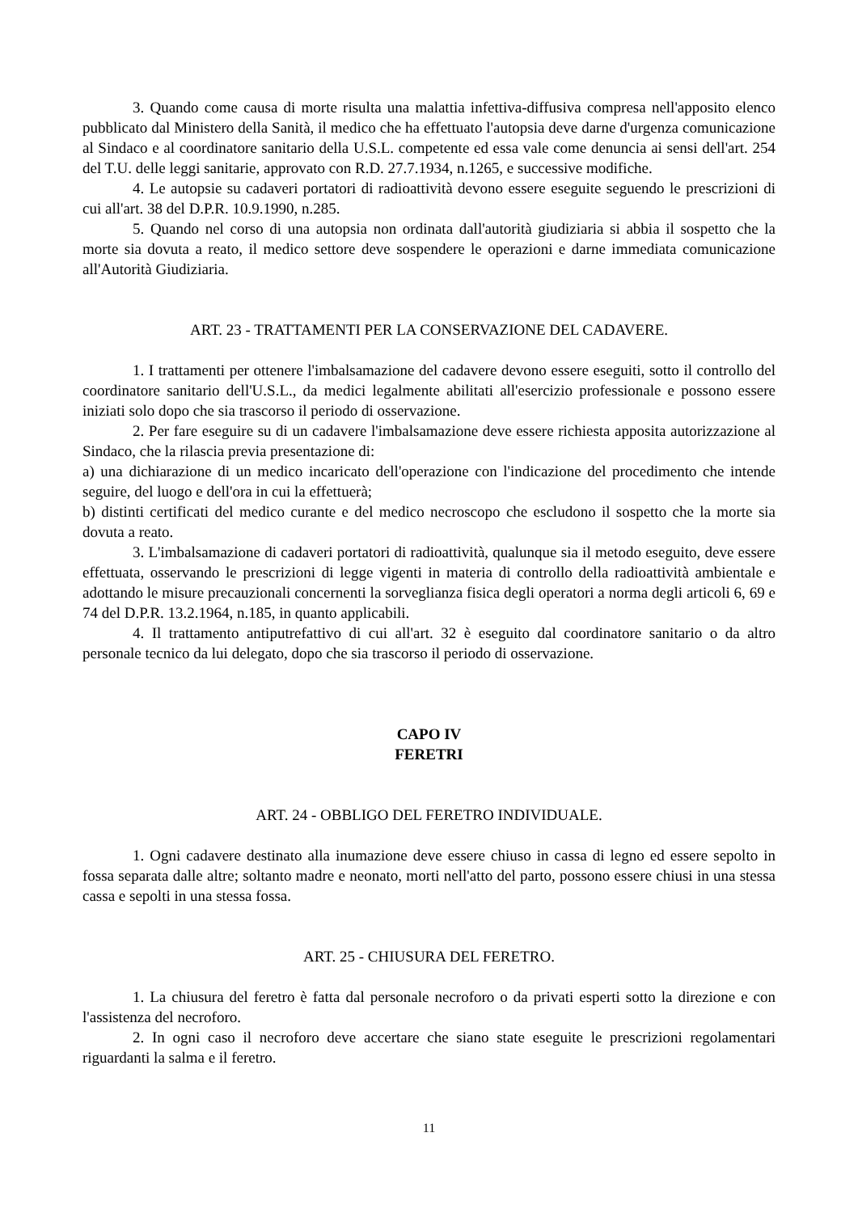3. Quando come causa di morte risulta una malattia infettiva-diffusiva compresa nell'apposito elenco pubblicato dal Ministero della Sanità, il medico che ha effettuato l'autopsia deve darne d'urgenza comunicazione al Sindaco e al coordinatore sanitario della U.S.L. competente ed essa vale come denuncia ai sensi dell'art. 254 del T.U. delle leggi sanitarie, approvato con R.D. 27.7.1934, n.1265, e successive modifiche.
4. Le autopsie su cadaveri portatori di radioattività devono essere eseguite seguendo le prescrizioni di cui all'art. 38 del D.P.R. 10.9.1990, n.285.
5. Quando nel corso di una autopsia non ordinata dall'autorità giudiziaria si abbia il sospetto che la morte sia dovuta a reato, il medico settore deve sospendere le operazioni e darne immediata comunicazione all'Autorità Giudiziaria.
ART. 23 - TRATTAMENTI PER LA CONSERVAZIONE DEL CADAVERE.
1. I trattamenti per ottenere l'imbalsamazione del cadavere devono essere eseguiti, sotto il controllo del coordinatore sanitario dell'U.S.L., da medici legalmente abilitati all'esercizio professionale e possono essere iniziati solo dopo che sia trascorso il periodo di osservazione.
2. Per fare eseguire su di un cadavere l'imbalsamazione deve essere richiesta apposita autorizzazione al Sindaco, che la rilascia previa presentazione di:
a) una dichiarazione di un medico incaricato dell'operazione con l'indicazione del procedimento che intende seguire, del luogo e dell'ora in cui la effettuerà;
b) distinti certificati del medico curante e del medico necroscopo che escludono il sospetto che la morte sia dovuta a reato.
3. L'imbalsamazione di cadaveri portatori di radioattività, qualunque sia il metodo eseguito, deve essere effettuata, osservando le prescrizioni di legge vigenti in materia di controllo della radioattività ambientale e adottando le misure precauzionali concernenti la sorveglianza fisica degli operatori a norma degli articoli 6, 69 e 74 del D.P.R. 13.2.1964, n.185, in quanto applicabili.
4. Il trattamento antiputrefattivo di cui all'art. 32 è eseguito dal coordinatore sanitario o da altro personale tecnico da lui delegato, dopo che sia trascorso il periodo di osservazione.
CAPO IV
FERETRI
ART. 24 - OBBLIGO DEL FERETRO INDIVIDUALE.
1. Ogni cadavere destinato alla inumazione deve essere chiuso in cassa di legno ed essere sepolto in fossa separata dalle altre; soltanto madre e neonato, morti nell'atto del parto, possono essere chiusi in una stessa cassa e sepolti in una stessa fossa.
ART. 25 - CHIUSURA DEL FERETRO.
1. La chiusura del feretro è fatta dal personale necroforo o da privati esperti sotto la direzione e con l'assistenza del necroforo.
2. In ogni caso il necroforo deve accertare che siano state eseguite le prescrizioni regolamentari riguardanti la salma e il feretro.
11